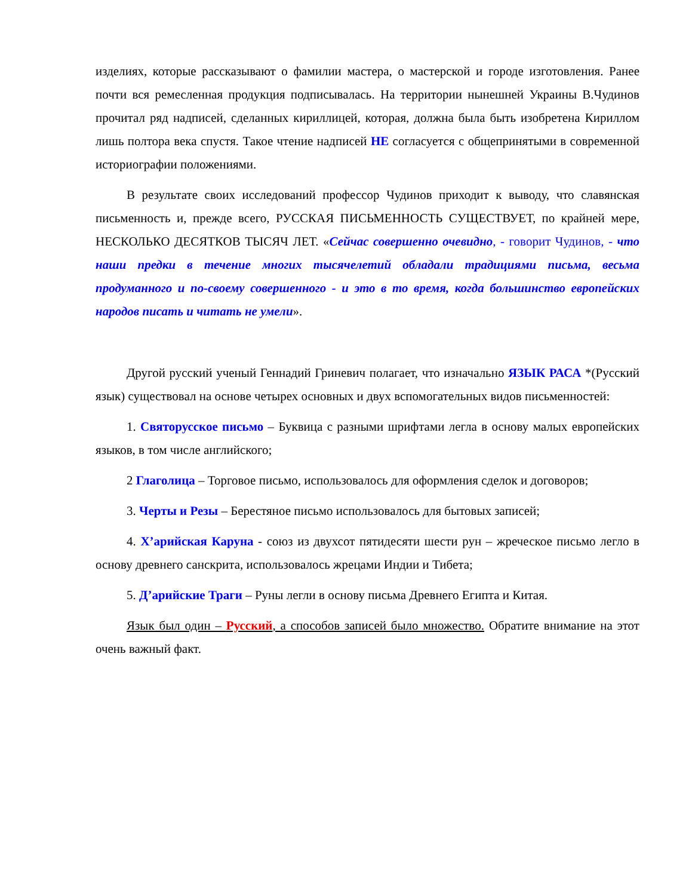изделиях, которые рассказывают о фамилии мастера, о мастерской и городе изготовления. Ранее почти вся ремесленная продукция подписывалась. На территории нынешней Украины В.Чудинов прочитал ряд надписей, сделанных кириллицей, которая, должна была быть изобретена Кириллом лишь полтора века спустя. Такое чтение надписей НЕ согласуется с общепринятыми в современной историографии положениями.
В результате своих исследований профессор Чудинов приходит к выводу, что славянская письменность и, прежде всего, РУССКАЯ ПИСЬМЕННОСТЬ СУЩЕСТВУЕТ, по крайней мере, НЕСКОЛЬКО ДЕСЯТКОВ ТЫСЯЧ ЛЕТ. «Сейчас совершенно очевидно, - говорит Чудинов, - что наши предки в течение многих тысячелетий обладали традициями письма, весьма продуманного и по-своему совершенного - и это в то время, когда большинство европейских народов писать и читать не умели».
Другой русский ученый Геннадий Гриневич полагает, что изначально ЯЗЫК РАСА *(Русский язык) существовал на основе четырех основных и двух вспомогательных видов письменностей:
1. Святорусское письмо – Буквица с разными шрифтами легла в основу малых европейских языков, в том числе английского;
2 Глаголица – Торговое письмо, использовалось для оформления сделок и договоров;
3. Черты и Резы – Берестяное письмо использовалось для бытовых записей;
4. Х’арийская Каруна - союз из двухсот пятидесяти шести рун – жреческое письмо легло в основу древнего санскрита, использовалось жрецами Индии и Тибета;
5. Д’арийские Траги – Руны легли в основу письма Древнего Египта и Китая.
Язык был один – Русский, а способов записей было множество. Обратите внимание на этот очень важный факт.